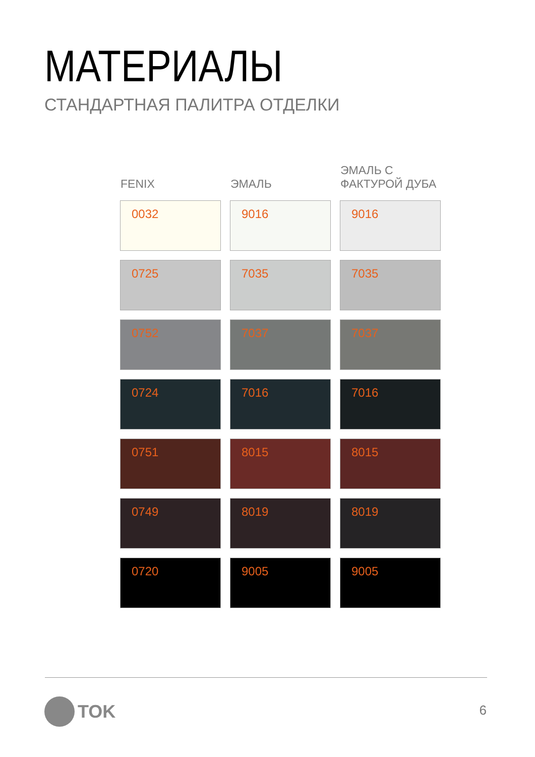МАТЕРИАЛЫ
СТАНДАРТНАЯ ПАЛИТРА ОТДЕЛКИ
| FENIX | ЭМАЛЬ | ЭМАЛЬ С ФАКТУРОЙ ДУБА |
| --- | --- | --- |
| 0032 | 9016 | 9016 |
| 0725 | 7035 | 7035 |
| 0752 | 7037 | 7037 |
| 0724 | 7016 | 7016 |
| 0751 | 8015 | 8015 |
| 0749 | 8019 | 8019 |
| 0720 | 9005 | 9005 |
TOK 6